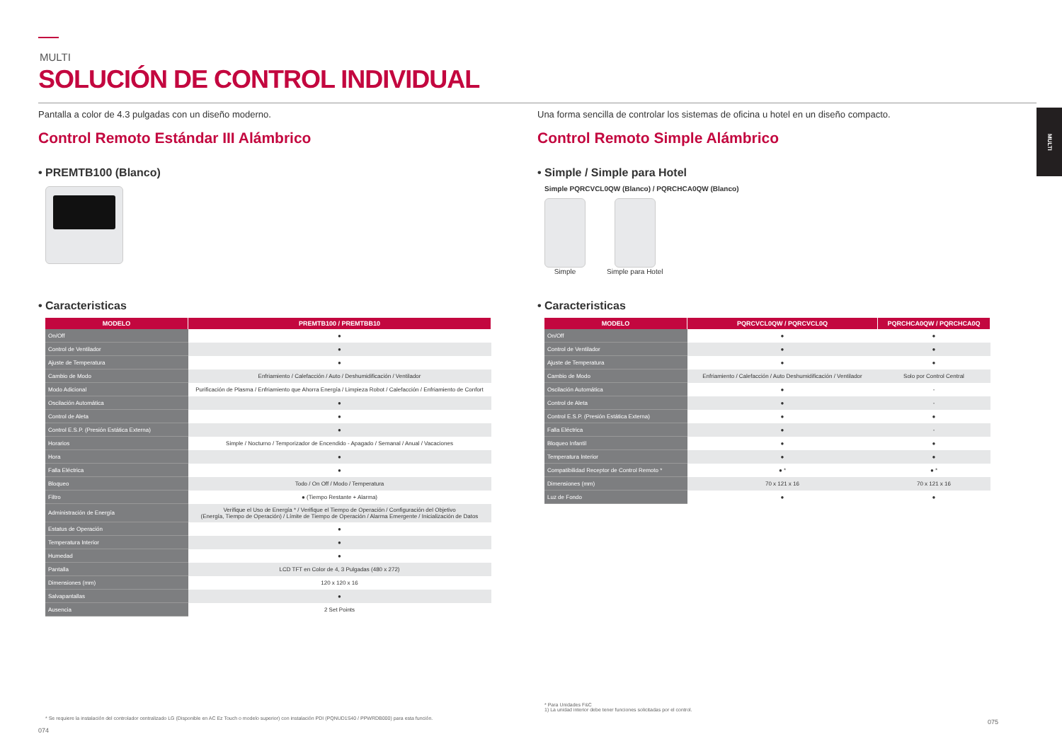MULTI
MULTI
SOLUCIÓN DE CONTROL INDIVIDUAL
Pantalla a color de 4.3 pulgadas con un diseño moderno.
Control Remoto Estándar III Alámbrico
• PREMTB100 (Blanco)
• Caracteristicas
| MODELO | PREMTB100 / PREMTBB10 |
| --- | --- |
| On/Off | ● |
| Control de Ventilador | ● |
| Ajuste de Temperatura | ● |
| Cambio de Modo | Enfriamiento / Calefacción / Auto / Deshumidificación / Ventilador |
| Modo Adicional | Purificación de Plasma / Enfriamiento que Ahorra Energía / Limpieza Robot / Calefacción / Enfriamiento de Confort |
| Oscilación Automática | ● |
| Control de Aleta | ● |
| Control E.S.P. (Presión Estática Externa) | ● |
| Horarios | Simple / Nocturno / Temporizador de Encendido - Apagado / Semanal / Anual / Vacaciones |
| Hora | ● |
| Falla Eléctrica | ● |
| Bloqueo | Todo / On Off / Modo / Temperatura |
| Filtro | ● (Tiempo Restante + Alarma) |
| Administración de Energía | Verifique el Uso de Energía * / Verifique el Tiempo de Operación / Configuración del Objetivo (Energía, Tiempo de Operación) / Límite de Tiempo de Operación / Alarma Emergente / Inicialización de Datos |
| Estatus de Operación | ● |
| Temperatura Interior | ● |
| Humedad | ● |
| Pantalla | LCD TFT en Color de 4, 3 Pulgadas (480 x 272) |
| Dimensiones (mm) | 120 x 120 x 16 |
| Salvapantallas | ● |
| Ausencia | 2 Set Points |
* Se requiere la instalación del controlador centralizado LG (Disponible en AC Ez Touch o modelo superior) con instalación PDI (PQNUD1S40 / PPWRDB000) para esta función.
074
Una forma sencilla de controlar los sistemas de oficina u hotel en un diseño compacto.
Control Remoto Simple Alámbrico
• Simple / Simple para Hotel
Simple PQRCVCL0QW (Blanco) / PQRCHCA0QW (Blanco)
Simple Simple para Hotel
• Caracteristicas
| MODELO | PQRCVCL0QW / PQRCVCL0Q | PQRCHCA0QW / PQRCHCA0Q |
| --- | --- | --- |
| On/Off | ● | ● |
| Control de Ventilador | ● | ● |
| Ajuste de Temperatura | ● | ● |
| Cambio de Modo | Enfriamiento / Calefacción / Auto Deshumidificación / Ventilador | Solo por Control Central |
| Oscilación Automática | ● | - |
| Control de Aleta | ● | - |
| Control E.S.P. (Presión Estática Externa) | ● | ● |
| Falla Eléctrica | ● | - |
| Bloqueo Infantil | ● | ● |
| Temperatura Interior | ● | ● |
| Compatibilidad Receptor de Control Remoto * | ● * | ● * |
| Dimensiones (mm) | 70 x 121 x 16 | 70 x 121 x 16 |
| Luz de Fondo | ● | ● |
* Para Unidades F&C
1) La unidad interior debe tener funciones solicitadas por el control.
075